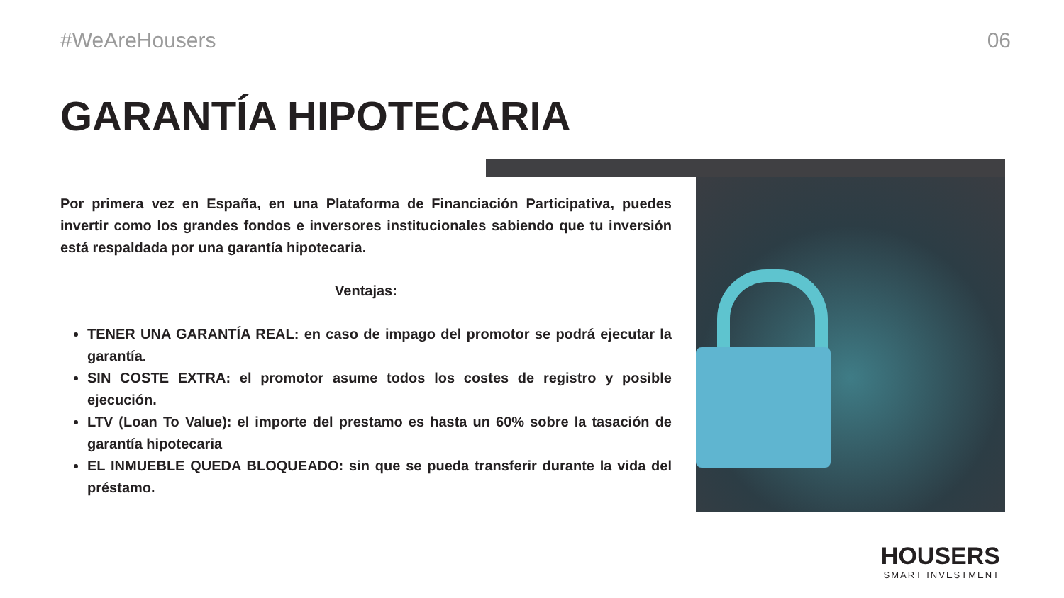#WeAreHousers 06
GARANTÍA HIPOTECARIA
Por primera vez en España, en una Plataforma de Financiación Participativa, puedes invertir como los grandes fondos e inversores institucionales sabiendo que tu inversión está respaldada por una garantía hipotecaria.
Ventajas:
TENER UNA GARANTÍA REAL: en caso de impago del promotor se podrá ejecutar la garantía.
SIN COSTE EXTRA: el promotor asume todos los costes de registro y posible ejecución.
LTV (Loan To Value): el importe del prestamo es hasta un 60% sobre la tasación de garantía hipotecaria
EL INMUEBLE QUEDA BLOQUEADO: sin que se pueda transferir durante la vida del préstamo.
HOUSERS
SMART INVESTMENT